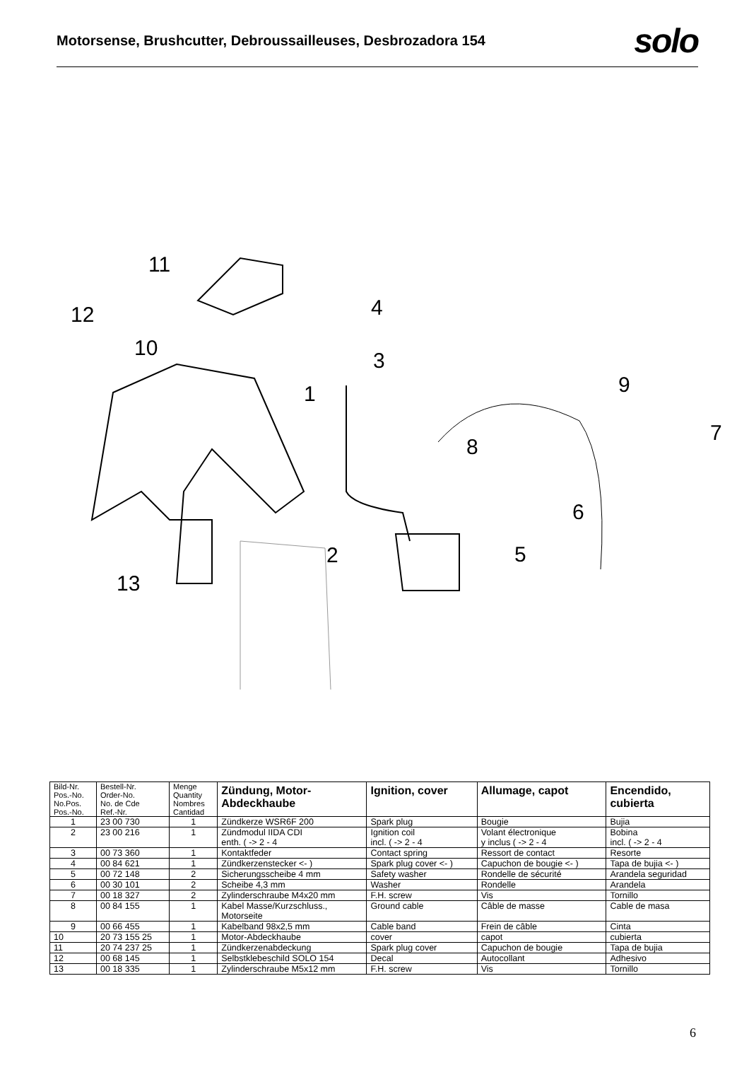Motorsense, Brushcutter, Debroussailleuses, Desbrozadora 154
solo
11
12
10
1
4
3
9
7
8
6
5 2
13
| Bild-Nr. Pos.-No. No.Pos. Pos.-No. | Bestell-Nr. Order-No. No. de Cde Ref.-Nr. | Menge Quantity Nombres Cantidad | Zündung, Motor- Abdeckhaube | Ignition, cover | Allumage, capot | Encendido, cubierta |
| --- | --- | --- | --- | --- | --- | --- |
| 1 | 23 00 730 | 1 | Zündkerze WSR6F 200 | Spark plug | Bougie | Bujia |
| 2 | 23 00 216 | 1 | Zündmodul IIDA CDI enth. ( -> 2 - 4 | Ignition coil incl. ( -> 2 - 4 | Volant électronique y inclus ( -> 2 - 4 | Bobina incl. ( -> 2 - 4 |
| 3 | 00 73 360 | 1 | Kontaktfeder | Contact spring | Ressort de contact | Resorte |
| 4 | 00 84 621 | 1 | Zündkerzenstecker <- ) | Spark plug cover <- ) | Capuchon de bougie <- ) | Tapa de bujia <- ) |
| 5 | 00 72 148 | 2 | Sicherungsscheibe 4 mm | Safety washer | Rondelle de sécurité | Arandela seguridad |
| 6 | 00 30 101 | 2 | Scheibe 4,3 mm | Washer | Rondelle | Arandela |
| 7 | 00 18 327 | 2 | Zylinderschraube M4x20 mm | F.H. screw | Vis | Tornillo |
| 8 | 00 84 155 | 1 | Kabel Masse/Kurzschluss., Motorseite | Ground cable | Câble de masse | Cable de masa |
| 9 | 00 66 455 | 1 | Kabelband 98x2,5 mm | Cable band | Frein de câble | Cinta |
| 10 | 20 73 155 25 | 1 | Motor-Abdeckhaube | cover | capot | cubierta |
| 11 | 20 74 237 25 | 1 | Zündkerzenabdeckung | Spark plug cover | Capuchon de bougie | Tapa de bujia |
| 12 | 00 68 145 | 1 | Selbstklebeschild SOLO 154 | Decal | Autocollant | Adhesivo |
| 13 | 00 18 335 | 1 | Zylinderschraube M5x12 mm | F.H. screw | Vis | Tornillo |
6